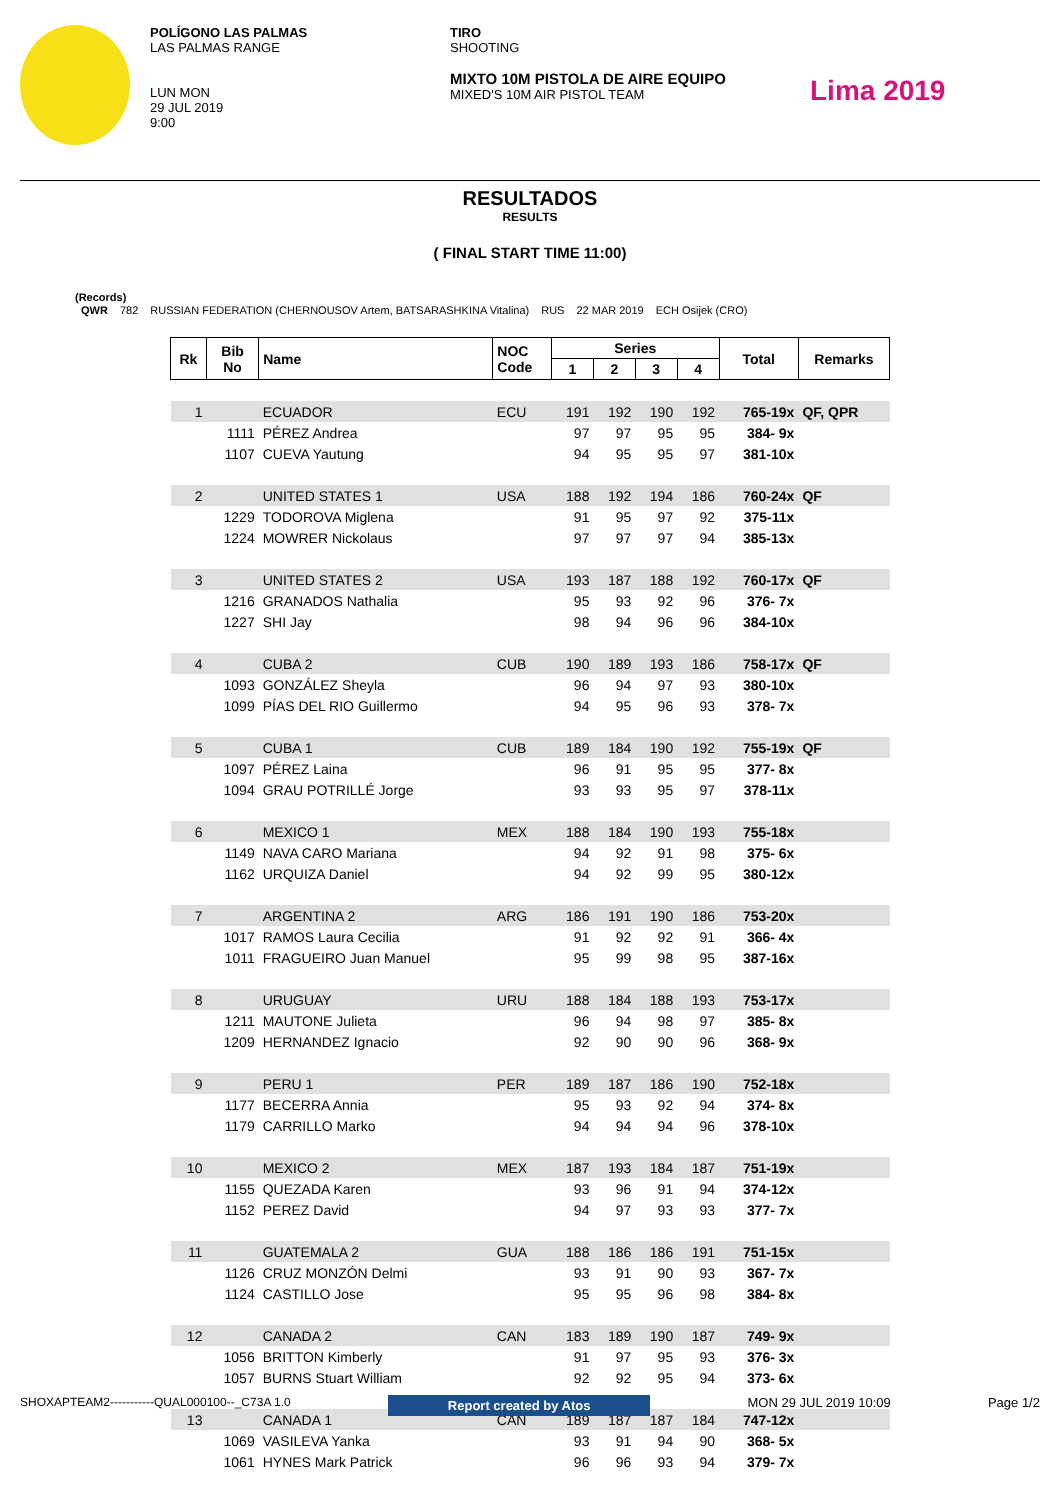POLÍGONO LAS PALMAS
LAS PALMAS RANGE
LUN MON
29 JUL 2019
9:00
TIRO
SHOOTING
MIXTO 10M PISTOLA DE AIRE EQUIPO
MIXED'S 10M AIR PISTOL TEAM
Lima 2019
RESULTADOS
RESULTS
( FINAL START TIME 11:00)
(Records)
| QWR | 782 | RUSSIAN FEDERATION (CHERNOUSOV Artem, BATSARASHKINA Vitalina) | RUS | 22 MAR 2019 | ECH Osijek (CRO) |
| Rk | Bib No | Name | NOC Code | Series | | | | Total | Remarks |
| --- | --- | --- | --- | --- | --- | --- | --- | --- | --- |
| | | | | 1 | 2 | 3 | 4 | | |
| 1 | | ECUADOR | ECU | 191 | 192 | 190 | 192 | 765-19x | QF, QPR |
| | 1111 | PÉREZ Andrea | | 97 | 97 | 95 | 95 | 384- 9x | |
| | 1107 | CUEVA Yautung | | 94 | 95 | 95 | 97 | 381-10x | |
| 2 | | UNITED STATES 1 | USA | 188 | 192 | 194 | 186 | 760-24x | QF |
| | 1229 | TODOROVA Miglena | | 91 | 95 | 97 | 92 | 375-11x | |
| | 1224 | MOWRER Nickolaus | | 97 | 97 | 97 | 94 | 385-13x | |
| 3 | | UNITED STATES 2 | USA | 193 | 187 | 188 | 192 | 760-17x | QF |
| | 1216 | GRANADOS Nathalia | | 95 | 93 | 92 | 96 | 376- 7x | |
| | 1227 | SHI Jay | | 98 | 94 | 96 | 96 | 384-10x | |
| 4 | | CUBA 2 | CUB | 190 | 189 | 193 | 186 | 758-17x | QF |
| | 1093 | GONZÁLEZ Sheyla | | 96 | 94 | 97 | 93 | 380-10x | |
| | 1099 | PÍAS DEL RIO Guillermo | | 94 | 95 | 96 | 93 | 378- 7x | |
| 5 | | CUBA 1 | CUB | 189 | 184 | 190 | 192 | 755-19x | QF |
| | 1097 | PÉREZ Laina | | 96 | 91 | 95 | 95 | 377- 8x | |
| | 1094 | GRAU POTRILLÉ Jorge | | 93 | 93 | 95 | 97 | 378-11x | |
| 6 | | MEXICO 1 | MEX | 188 | 184 | 190 | 193 | 755-18x | |
| | 1149 | NAVA CARO Mariana | | 94 | 92 | 91 | 98 | 375- 6x | |
| | 1162 | URQUIZA Daniel | | 94 | 92 | 99 | 95 | 380-12x | |
| 7 | | ARGENTINA 2 | ARG | 186 | 191 | 190 | 186 | 753-20x | |
| | 1017 | RAMOS Laura Cecilia | | 91 | 92 | 92 | 91 | 366- 4x | |
| | 1011 | FRAGUEIRO Juan Manuel | | 95 | 99 | 98 | 95 | 387-16x | |
| 8 | | URUGUAY | URU | 188 | 184 | 188 | 193 | 753-17x | |
| | 1211 | MAUTONE Julieta | | 96 | 94 | 98 | 97 | 385- 8x | |
| | 1209 | HERNANDEZ Ignacio | | 92 | 90 | 90 | 96 | 368- 9x | |
| 9 | | PERU 1 | PER | 189 | 187 | 186 | 190 | 752-18x | |
| | 1177 | BECERRA Annia | | 95 | 93 | 92 | 94 | 374- 8x | |
| | 1179 | CARRILLO Marko | | 94 | 94 | 94 | 96 | 378-10x | |
| 10 | | MEXICO 2 | MEX | 187 | 193 | 184 | 187 | 751-19x | |
| | 1155 | QUEZADA Karen | | 93 | 96 | 91 | 94 | 374-12x | |
| | 1152 | PEREZ David | | 94 | 97 | 93 | 93 | 377- 7x | |
| 11 | | GUATEMALA 2 | GUA | 188 | 186 | 186 | 191 | 751-15x | |
| | 1126 | CRUZ MONZÓN Delmi | | 93 | 91 | 90 | 93 | 367- 7x | |
| | 1124 | CASTILLO Jose | | 95 | 95 | 96 | 98 | 384- 8x | |
| 12 | | CANADA 2 | CAN | 183 | 189 | 190 | 187 | 749- 9x | |
| | 1056 | BRITTON Kimberly | | 91 | 97 | 95 | 93 | 376- 3x | |
| | 1057 | BURNS Stuart William | | 92 | 92 | 95 | 94 | 373- 6x | |
| 13 | | CANADA 1 | CAN | 189 | 187 | 187 | 184 | 747-12x | |
| | 1069 | VASILEVA Yanka | | 93 | 91 | 94 | 90 | 368- 5x | |
| | 1061 | HYNES Mark Patrick | | 96 | 96 | 93 | 94 | 379- 7x | |
SHOXAPTEAM2-----------QUAL000100--_C73A 1.0 Report created by Atos MON 29 JUL 2019 10:09 Page 1/2